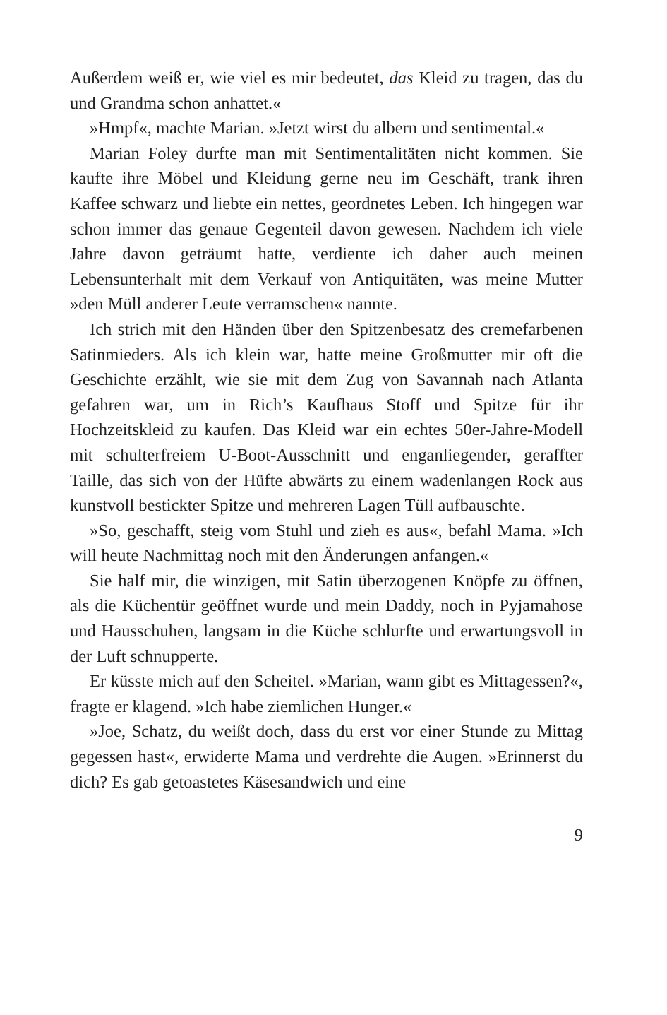Außerdem weiß er, wie viel es mir bedeutet, das Kleid zu tragen, das du und Grandma schon anhattet.«
»Hmpf«, machte Marian. »Jetzt wirst du albern und sentimen­tal.«
Marian Foley durfte man mit Sentimentalitäten nicht kommen. Sie kaufte ihre Möbel und Kleidung gerne neu im Geschäft, trank ihren Kaffee schwarz und liebte ein nettes, geordnetes Leben. Ich hingegen war schon immer das genaue Gegenteil davon gewesen. Nachdem ich viele Jahre davon geträumt hatte, verdiente ich da­her auch meinen Lebensunterhalt mit dem Verkauf von Antiqui­täten, was meine Mutter »den Müll anderer Leute verramschen« nannte.
Ich strich mit den Händen über den Spitzenbesatz des creme­farbenen Satinmieders. Als ich klein war, hatte meine Großmut­ter mir oft die Geschichte erzählt, wie sie mit dem Zug von Sa­vannah nach Atlanta gefahren war, um in Rich’s Kaufhaus Stoff und Spitze für ihr Hochzeitskleid zu kaufen. Das Kleid war ein echtes 50er-Jahre-Modell mit schulterfreiem U-Boot-Ausschnitt und enganliegender, geraffter Taille, das sich von der Hüfte ab­wärts zu einem wadenlangen Rock aus kunstvoll bestickter Spitze und mehreren Lagen Tüll aufbauschte.
»So, geschafft, steig vom Stuhl und zieh es aus«, befahl Mama. »Ich will heute Nachmittag noch mit den Änderungen anfangen.«
Sie half mir, die winzigen, mit Satin überzogenen Knöpfe zu öffnen, als die Küchentür geöffnet wurde und mein Daddy, noch in Pyjamahose und Hausschuhen, langsam in die Küche schlurfte und erwartungsvoll in der Luft schnupperte.
Er küsste mich auf den Scheitel. »Marian, wann gibt es Mittag­essen?«, fragte er klagend. »Ich habe ziemlichen Hunger.«
»Joe, Schatz, du weißt doch, dass du erst vor einer Stunde zu Mittag gegessen hast«, erwiderte Mama und verdrehte die Augen. »Erinnerst du dich? Es gab getoastetes Käsesandwich und eine
9